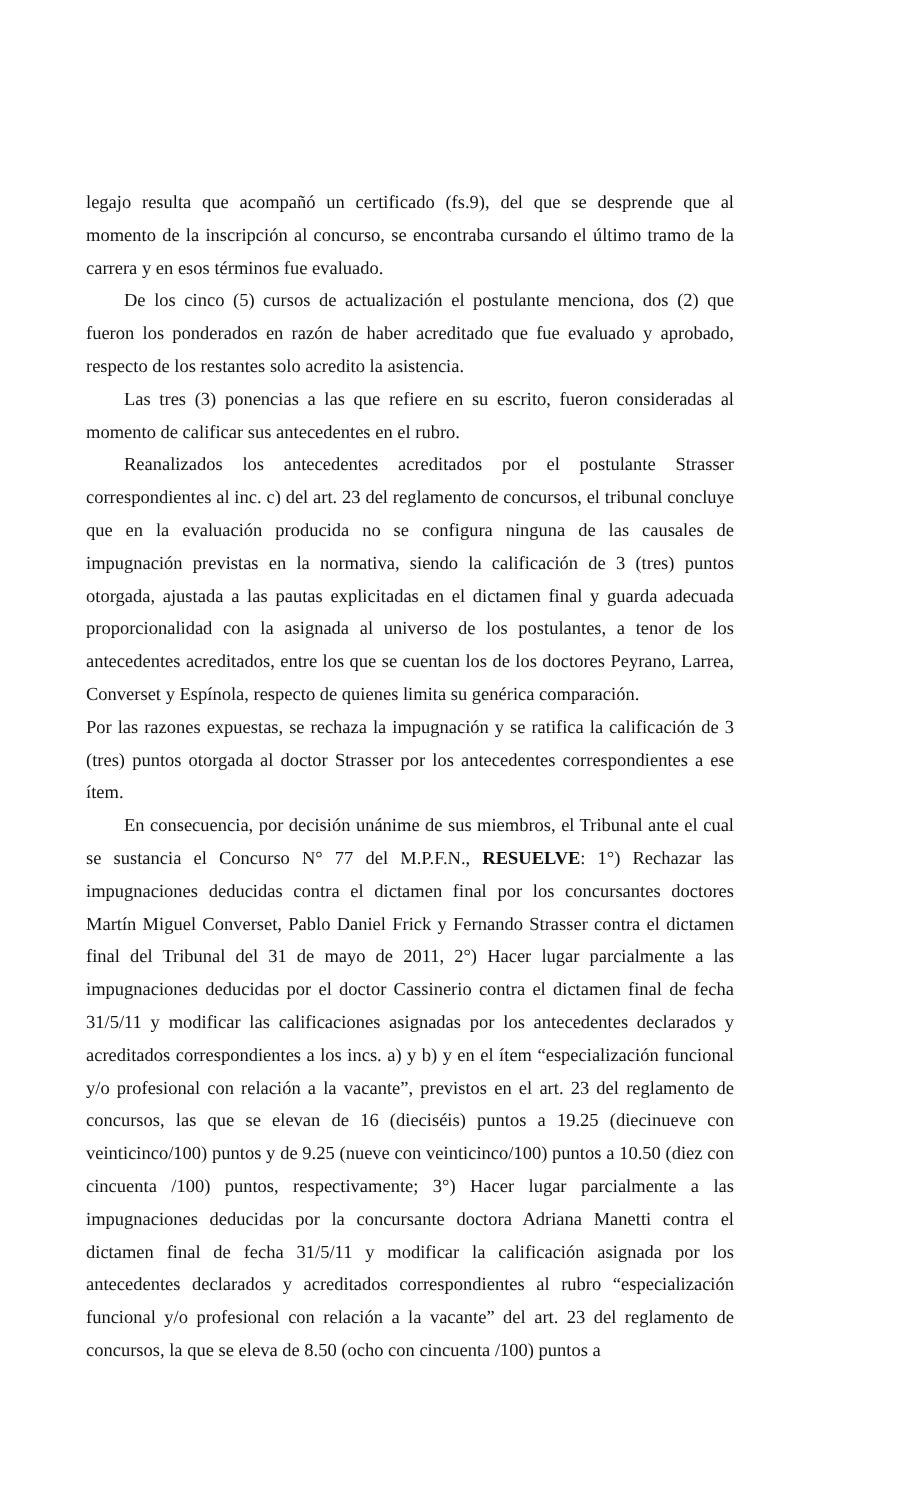legajo resulta que acompañó un certificado (fs.9), del que se desprende que al momento de la inscripción al concurso, se encontraba cursando el último tramo de la carrera y en esos términos fue evaluado.
De los cinco (5) cursos de actualización el postulante menciona, dos (2) que fueron los ponderados en razón de haber acreditado que fue evaluado y aprobado, respecto de los restantes solo acredito la asistencia.
Las tres (3) ponencias a las que refiere en su escrito, fueron consideradas al momento de calificar sus antecedentes en el rubro.
Reanalizados los antecedentes acreditados por el postulante Strasser correspondientes al inc. c) del art. 23 del reglamento de concursos, el tribunal concluye que en la evaluación producida no se configura ninguna de las causales de impugnación previstas en la normativa, siendo la calificación de 3 (tres) puntos otorgada, ajustada a las pautas explicitadas en el dictamen final y guarda adecuada proporcionalidad con la asignada al universo de los postulantes, a tenor de los antecedentes acreditados, entre los que se cuentan los de los doctores Peyrano, Larrea, Converset y Espínola, respecto de quienes limita su genérica comparación.
Por las razones expuestas, se rechaza la impugnación y se ratifica la calificación de 3 (tres) puntos otorgada al doctor Strasser por los antecedentes correspondientes a ese ítem.
En consecuencia, por decisión unánime de sus miembros, el Tribunal ante el cual se sustancia el Concurso N° 77 del M.P.F.N., RESUELVE: 1°) Rechazar las impugnaciones deducidas contra el dictamen final por los concursantes doctores Martín Miguel Converset, Pablo Daniel Frick y Fernando Strasser contra el dictamen final del Tribunal del 31 de mayo de 2011, 2°) Hacer lugar parcialmente a las impugnaciones deducidas por el doctor Cassinerio contra el dictamen final de fecha 31/5/11 y modificar las calificaciones asignadas por los antecedentes declarados y acreditados correspondientes a los incs. a) y b) y en el ítem “especialización funcional y/o profesional con relación a la vacante”, previstos en el art. 23 del reglamento de concursos, las que se elevan de 16 (dieciséis) puntos a 19.25 (diecinueve con veinticinco/100) puntos y de 9.25 (nueve con veinticinco/100) puntos a 10.50 (diez con cincuenta /100) puntos, respectivamente; 3°) Hacer lugar parcialmente a las impugnaciones deducidas por la concursante doctora Adriana Manetti contra el dictamen final de fecha 31/5/11 y modificar la calificación asignada por los antecedentes declarados y acreditados correspondientes al rubro “especialización funcional y/o profesional con relación a la vacante” del art. 23 del reglamento de concursos, la que se eleva de 8.50 (ocho con cincuenta /100) puntos a